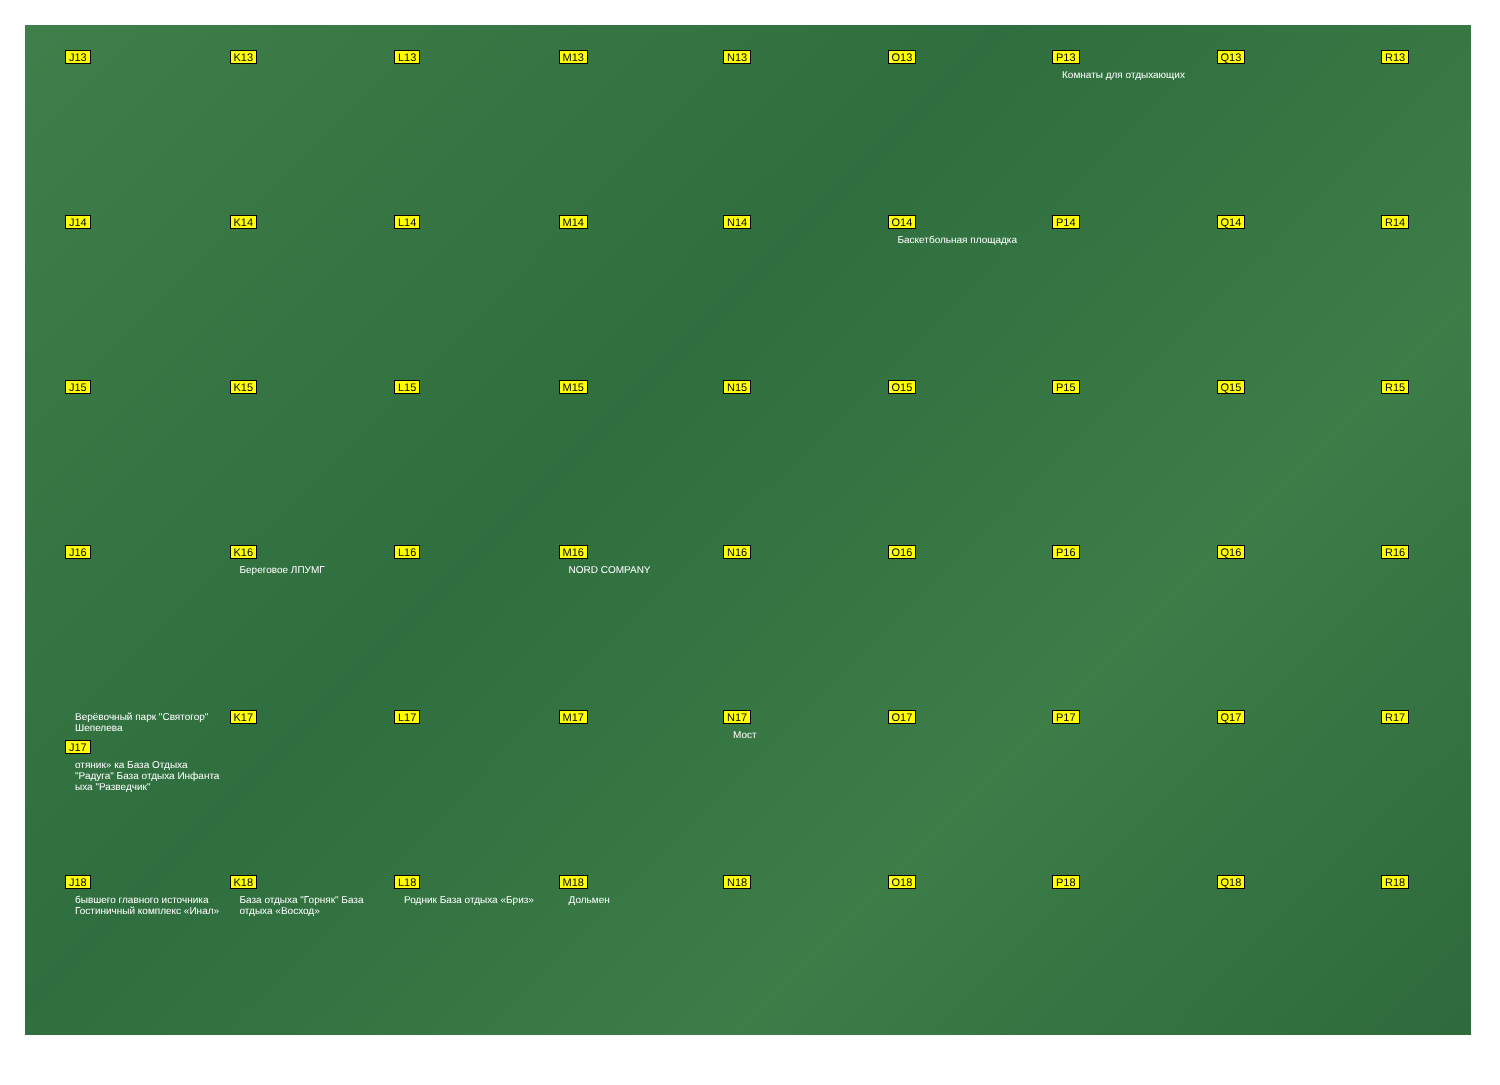J13
K13
L13
M13
N13
O13
P13
Комнаты для отдыхающих
Q13
R13
J14
K14
L14
M14
N14
O14
Баскетбольная площадка
P14
Q14
R14
J15
K15
L15
M15
N15
O15
P15
Q15
R15
J16
K16
Береговое ЛПУМГ
L16
M16
NORD COMPANY
N16
O16
P16
Q16
R16
Верёвочный парк "Святогор" Шепелева
J17
отяник» ка База Отдыха "Радуга" База отдыха Инфанта ыха "Разведчик"
K17
L17
M17
N17
Мост
O17
P17
Q17
R17
J18
бывшего главного источника Гостиничный комплекс «Инал»
K18
База отдыха "Горняк" База отдыха «Восход»
L18
Родник База отдыха «Бриз»
M18
Дольмен
N18
O18
P18
Q18
R18